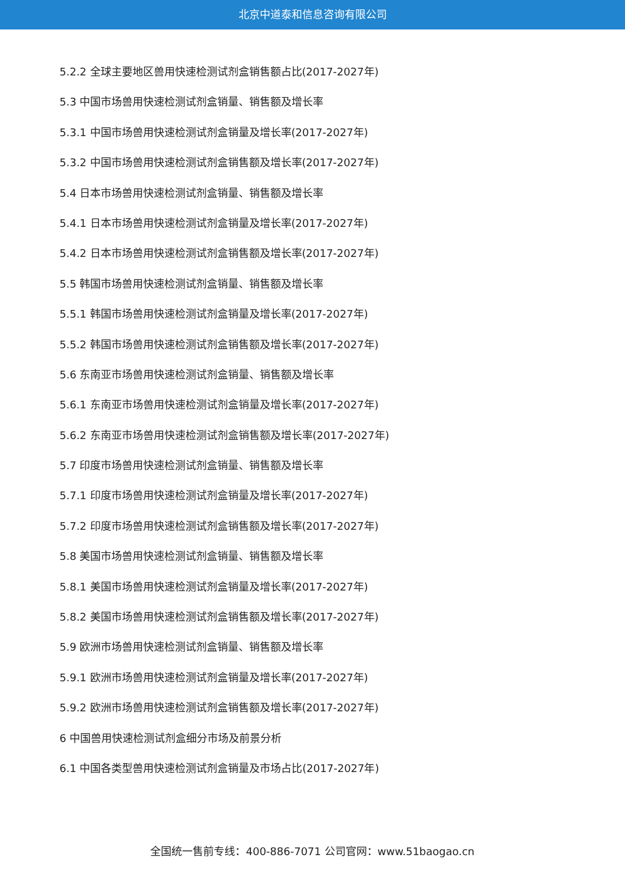北京中道泰和信息咨询有限公司
5.2.2 全球主要地区兽用快速检测试剂盒销售额占比(2017-2027年)
5.3 中国市场兽用快速检测试剂盒销量、销售额及增长率
5.3.1 中国市场兽用快速检测试剂盒销量及增长率(2017-2027年)
5.3.2 中国市场兽用快速检测试剂盒销售额及增长率(2017-2027年)
5.4 日本市场兽用快速检测试剂盒销量、销售额及增长率
5.4.1 日本市场兽用快速检测试剂盒销量及增长率(2017-2027年)
5.4.2 日本市场兽用快速检测试剂盒销售额及增长率(2017-2027年)
5.5 韩国市场兽用快速检测试剂盒销量、销售额及增长率
5.5.1 韩国市场兽用快速检测试剂盒销量及增长率(2017-2027年)
5.5.2 韩国市场兽用快速检测试剂盒销售额及增长率(2017-2027年)
5.6 东南亚市场兽用快速检测试剂盒销量、销售额及增长率
5.6.1 东南亚市场兽用快速检测试剂盒销量及增长率(2017-2027年)
5.6.2 东南亚市场兽用快速检测试剂盒销售额及增长率(2017-2027年)
5.7 印度市场兽用快速检测试剂盒销量、销售额及增长率
5.7.1 印度市场兽用快速检测试剂盒销量及增长率(2017-2027年)
5.7.2 印度市场兽用快速检测试剂盒销售额及增长率(2017-2027年)
5.8 美国市场兽用快速检测试剂盒销量、销售额及增长率
5.8.1 美国市场兽用快速检测试剂盒销量及增长率(2017-2027年)
5.8.2 美国市场兽用快速检测试剂盒销售额及增长率(2017-2027年)
5.9 欧洲市场兽用快速检测试剂盒销量、销售额及增长率
5.9.1 欧洲市场兽用快速检测试剂盒销量及增长率(2017-2027年)
5.9.2 欧洲市场兽用快速检测试剂盒销售额及增长率(2017-2027年)
6 中国兽用快速检测试剂盒细分市场及前景分析
6.1 中国各类型兽用快速检测试剂盒销量及市场占比(2017-2027年)
全国统一售前专线：400-886-7071 公司官网：www.51baogao.cn